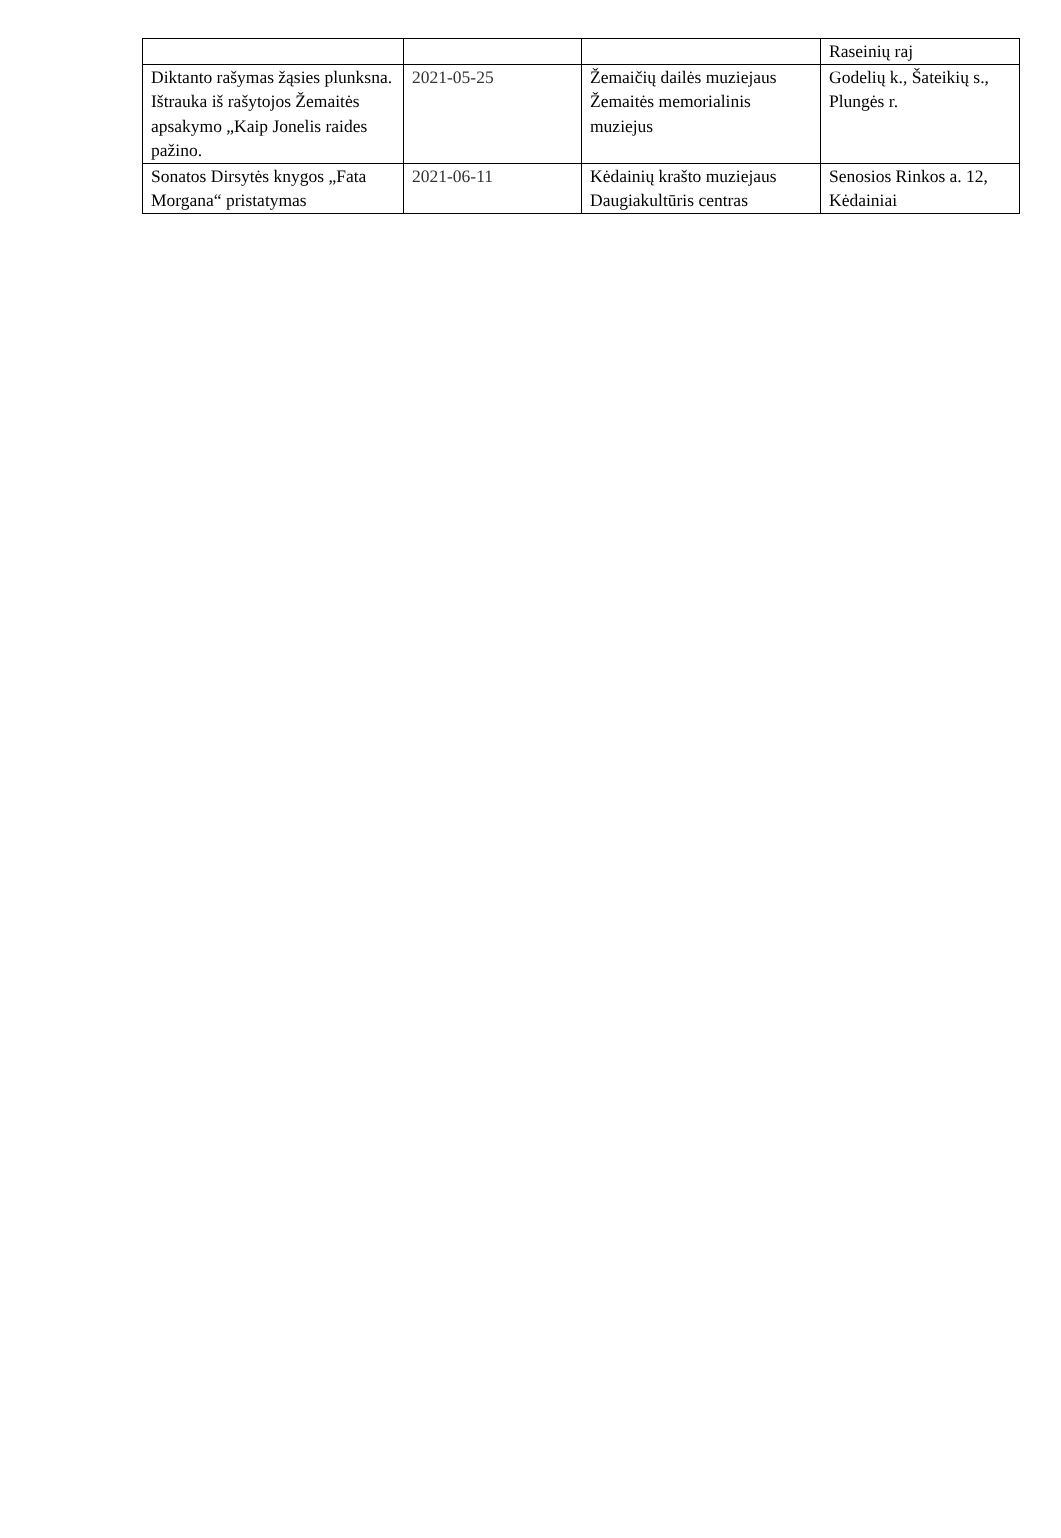| | | | Raseinių raj |
| Diktanto rašymas žąsies plunksna. Ištrauka iš rašytojos Žemaitės apsakymo „Kaip Jonelis raides pažino. | 2021-05-25 | Žemaičių dailės muziejaus Žemaitės memorialinis muziejus | Godelių k., Šateikių s., Plungės r. |
| Sonatos Dirsytės knygos „Fata Morgana“ pristatymas | 2021-06-11 | Kėdainių krašto muziejaus Daugiakultūris centras | Senosios Rinkos a. 12, Kėdainiai |